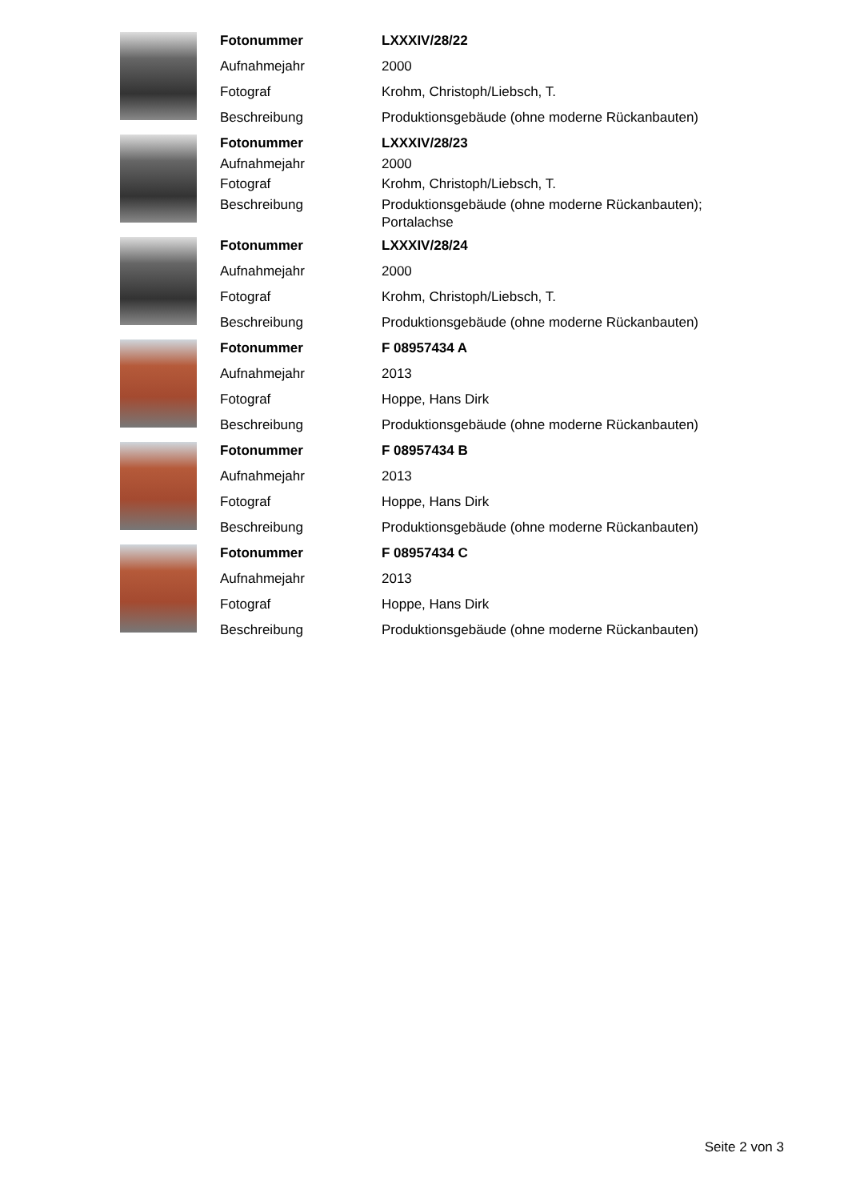| Fotonummer | LXXXIV/28/22 |
| Aufnahmejahr | 2000 |
| Fotograf | Krohm, Christoph/Liebsch, T. |
| Beschreibung | Produktionsgebäude (ohne moderne Rückanbauten) |
| Fotonummer | LXXXIV/28/23 |
| Aufnahmejahr | 2000 |
| Fotograf | Krohm, Christoph/Liebsch, T. |
| Beschreibung | Produktionsgebäude (ohne moderne Rückanbauten); Portalachse |
| Fotonummer | LXXXIV/28/24 |
| Aufnahmejahr | 2000 |
| Fotograf | Krohm, Christoph/Liebsch, T. |
| Beschreibung | Produktionsgebäude (ohne moderne Rückanbauten) |
| Fotonummer | F 08957434 A |
| Aufnahmejahr | 2013 |
| Fotograf | Hoppe, Hans Dirk |
| Beschreibung | Produktionsgebäude (ohne moderne Rückanbauten) |
| Fotonummer | F 08957434 B |
| Aufnahmejahr | 2013 |
| Fotograf | Hoppe, Hans Dirk |
| Beschreibung | Produktionsgebäude (ohne moderne Rückanbauten) |
| Fotonummer | F 08957434 C |
| Aufnahmejahr | 2013 |
| Fotograf | Hoppe, Hans Dirk |
| Beschreibung | Produktionsgebäude (ohne moderne Rückanbauten) |
Seite 2 von 3